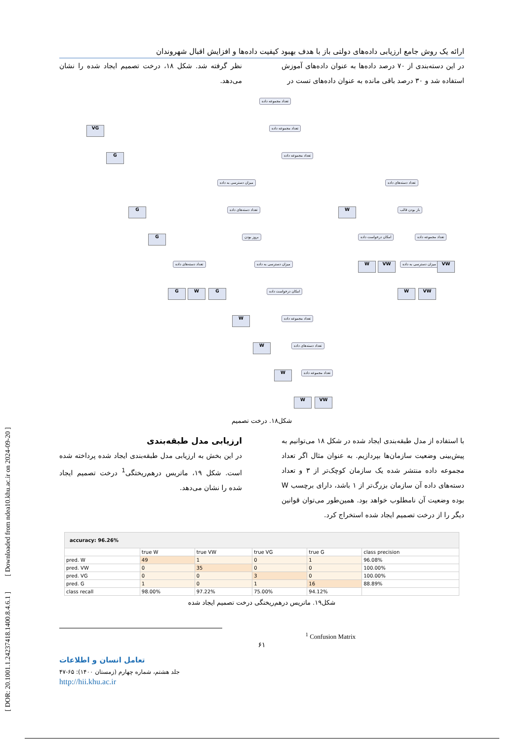[ DOR: 20.1001.1.24237418.1400.8.4.6.1 ] [ Downloaded from ndea10.khu.ac.ir on 2024-09-20 ]
ارائه یک روش جامع ارزیابی داده‌های دولتی باز با هدف بهبود کیفیت داده‌ها و افزایش اقبال شهروندان
در این دسته‌بندی از ۷۰ درصد داده‌ها به عنوان داده‌های آموزش استفاده شد و ۳۰ درصد باقی مانده به عنوان داده‌های تست در
نظر گرفته شد. شکل ۱۸، درخت تصمیم ایجاد شده را نشان می‌دهد.
تعداد مجموعه داده
VG تعداد مجموعه داده
G تعداد مجموعه داده
میزان دسترسی به داده تعداد دسته‌های داده
G تعداد دسته‌های داده W باز بودن قالب
G بروز بودن امکان درخواست داده تعداد مجموعه داده
تعداد دسته‌های داده میزان دسترسی به داده W VW میزان دسترسی به داده VW
G W G امکان درخواست داده W VW
W تعداد مجموعه داده
W تعداد دسته‌های داده
W تعداد مجموعه داده
W VW
شکل۱۸. درخت تصمیم
با استفاده از مدل طبقه‌بندی ایجاد شده در شکل ۱۸ می‌توانیم به پیش‌بینی وضعیت سازمان‌ها بپردازیم. به عنوان مثال اگر تعداد مجموعه داده منتشر شده یک سازمان کوچک‌تر از ۳ و تعداد دسته‌های داده آن سازمان بزرگ‌تر از ۱ باشد، دارای برچسب W بوده وضعیت آن نامطلوب خواهد بود. همین‌طور می‌توان قوانین دیگر را از درخت تصمیم ایجاد شده استخراج کرد.
ارزیابی مدل طبقه‌بندی
در این بخش به ارزیابی مدل طبقه‌بندی ایجاد شده پرداخته شده است. شکل ۱۹، ماتریس درهم‌ریختگی<sup>1</sup> درخت تصمیم ایجاد شده را نشان می‌دهد.
| accuracy: 96.26% | | | | | |
| | true W | true VW | true VG | true G | class precision |
| pred. W | 49 | 1 | 0 | 1 | 96.08% |
| pred. VW | 0 | 35 | 0 | 0 | 100.00% |
| pred. VG | 0 | 0 | 3 | 0 | 100.00% |
| pred. G | 1 | 0 | 1 | 16 | 88.89% |
| class recall | 98.00% | 97.22% | 75.00% | 94.12% | |
شکل۱۹. ماتریس درهم‌ریختگی درخت تصمیم ایجاد شده
<sup>1</sup> Confusion Matrix
۶۱
تعامل انسان و اطلاعات
جلد هشتم، شماره چهارم (زمستان ۱۴۰۰): ۶۵-۴۷
http://hii.khu.ac.ir